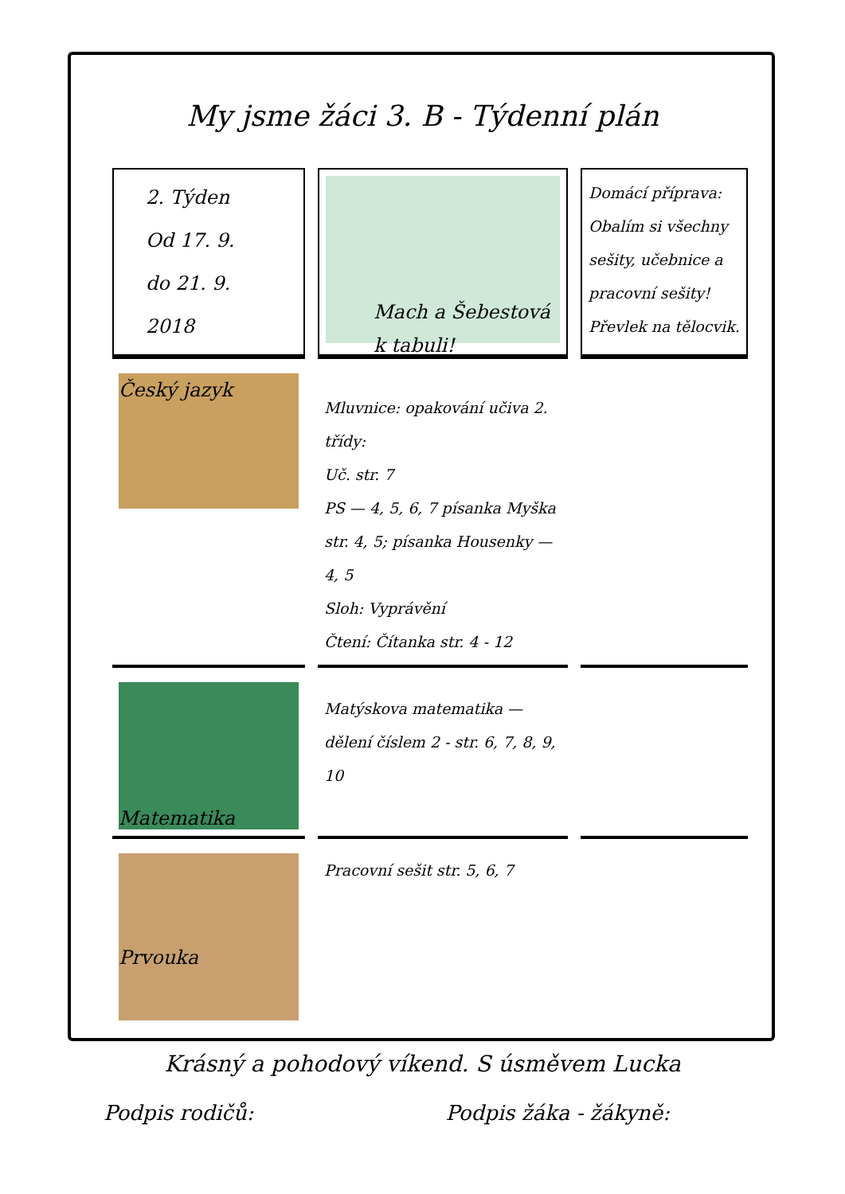My jsme žáci 3. B - Týdenní plán
| 2. Týden Od 17. 9. do 21. 9. 2018 | Mach a Šebestová k tabuli! | Domácí příprava: Obalím si všechny sešity, učebnice a pracovní sešity! Převlek na tělocvik. |
| Český jazyk | Mluvnice: opakování učiva 2. třídy: Uč. str. 7 PS — 4, 5, 6, 7 písanka Myška str. 4, 5; písanka Housenky — 4, 5 Sloh: Vyprávění Čtení: Čítanka str. 4 - 12 | |
| Matematika | Matýskova matematika — dělení číslem 2 - str. 6, 7, 8, 9, 10 | |
| Prvouka | Pracovní sešit str. 5, 6, 7 | |
Krásný a pohodový víkend. S úsměvem Lucka
Podpis rodičů: Podpis žáka - žákyně: